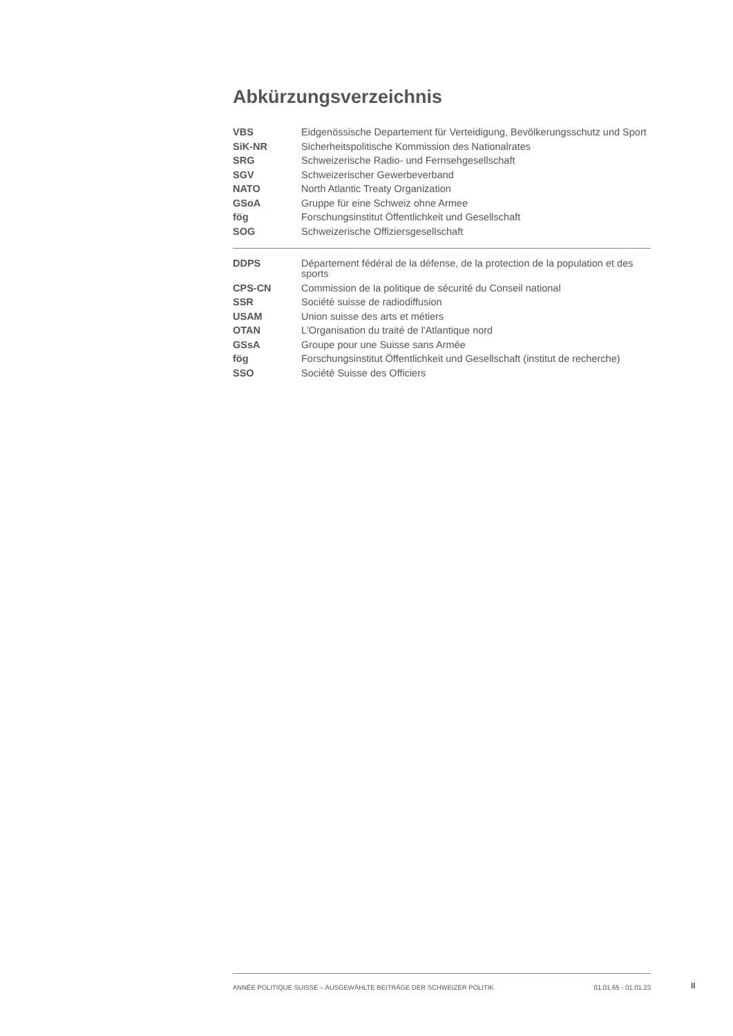Abkürzungsverzeichnis
| VBS | Eidgenössische Departement für Verteidigung, Bevölkerungsschutz und Sport |
| SiK-NR | Sicherheitspolitische Kommission des Nationalrates |
| SRG | Schweizerische Radio- und Fernsehgesellschaft |
| SGV | Schweizerischer Gewerbeverband |
| NATO | North Atlantic Treaty Organization |
| GSoA | Gruppe für eine Schweiz ohne Armee |
| fög | Forschungsinstitut Öffentlichkeit und Gesellschaft |
| SOG | Schweizerische Offiziersgesellschaft |
| DDPS | Département fédéral de la défense, de la protection de la population et des sports |
| CPS-CN | Commission de la politique de sécurité du Conseil national |
| SSR | Société suisse de radiodiffusion |
| USAM | Union suisse des arts et métiers |
| OTAN | L'Organisation du traité de l'Atlantique nord |
| GSsA | Groupe pour une Suisse sans Armée |
| fög | Forschungsinstitut Öffentlichkeit und Gesellschaft (institut de recherche) |
| SSO | Société Suisse des Officiers |
ANNÉE POLITIQUE SUISSE – AUSGEWÄHLTE BEITRÄGE DER SCHWEIZER POLITIK 01.01.65 - 01.01.23
II